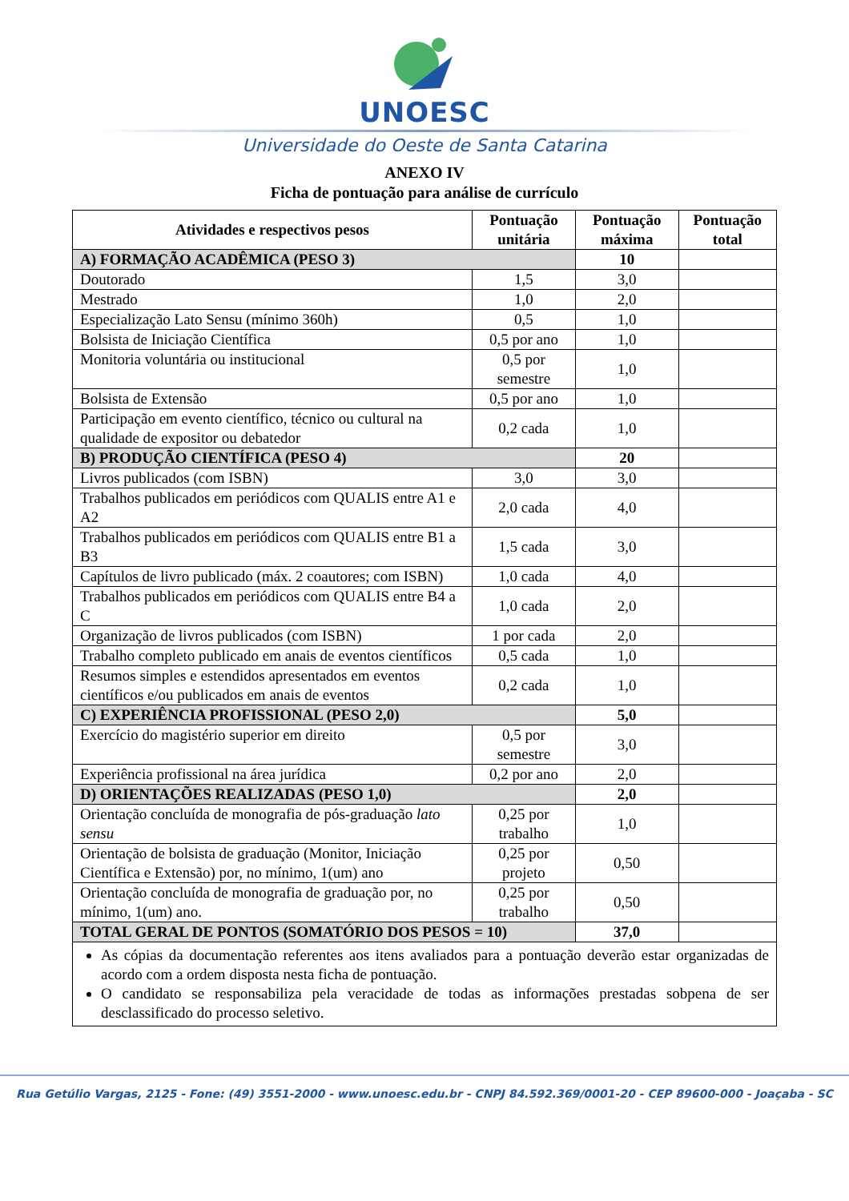UNOESC
Universidade do Oeste de Santa Catarina
ANEXO IV
Ficha de pontuação para análise de currículo
| Atividades e respectivos pesos | Pontuação unitária | Pontuação máxima | Pontuação total |
| --- | --- | --- | --- |
| A) FORMAÇÃO ACADÊMICA (PESO 3) | | 10 | |
| Doutorado | 1,5 | 3,0 | |
| Mestrado | 1,0 | 2,0 | |
| Especialização Lato Sensu (mínimo 360h) | 0,5 | 1,0 | |
| Bolsista de Iniciação Científica | 0,5 por ano | 1,0 | |
| Monitoria voluntária ou institucional | 0,5 por semestre | 1,0 | |
| Bolsista de Extensão | 0,5 por ano | 1,0 | |
| Participação em evento científico, técnico ou cultural na qualidade de expositor ou debatedor | 0,2 cada | 1,0 | |
| B) PRODUÇÃO CIENTÍFICA (PESO 4) | | 20 | |
| Livros publicados (com ISBN) | 3,0 | 3,0 | |
| Trabalhos publicados em periódicos com QUALIS entre A1 e A2 | 2,0 cada | 4,0 | |
| Trabalhos publicados em periódicos com QUALIS entre B1 a B3 | 1,5 cada | 3,0 | |
| Capítulos de livro publicado (máx. 2 coautores; com ISBN) | 1,0 cada | 4,0 | |
| Trabalhos publicados em periódicos com QUALIS entre B4 a C | 1,0 cada | 2,0 | |
| Organização de livros publicados (com ISBN) | 1 por cada | 2,0 | |
| Trabalho completo publicado em anais de eventos científicos | 0,5 cada | 1,0 | |
| Resumos simples e estendidos apresentados em eventos científicos e/ou publicados em anais de eventos | 0,2 cada | 1,0 | |
| C) EXPERIÊNCIA PROFISSIONAL (PESO 2,0) | | 5,0 | |
| Exercício do magistério superior em direito | 0,5 por semestre | 3,0 | |
| Experiência profissional na área jurídica | 0,2 por ano | 2,0 | |
| D) ORIENTAÇÕES REALIZADAS (PESO 1,0) | | 2,0 | |
| Orientação concluída de monografia de pós-graduação lato sensu | 0,25 por trabalho | 1,0 | |
| Orientação de bolsista de graduação (Monitor, Iniciação Científica e Extensão) por, no mínimo, 1(um) ano | 0,25 por projeto | 0,50 | |
| Orientação concluída de monografia de graduação por, no mínimo, 1(um) ano. | 0,25 por trabalho | 0,50 | |
| TOTAL GERAL DE PONTOS (SOMATÓRIO DOS PESOS = 10) | | 37,0 | |
| As cópias da documentação referentes aos itens avaliados para a pontuação deverão estar organizadas de acordo com a ordem disposta nesta ficha de pontuação. O candidato se responsabiliza pela veracidade de todas as informações prestadas sobpena de ser desclassificado do processo seletivo. | | | |
Rua Getúlio Vargas, 2125 - Fone: (49) 3551-2000 - www.unoesc.edu.br - CNPJ 84.592.369/0001-20 - CEP 89600-000 - Joaçaba - SC